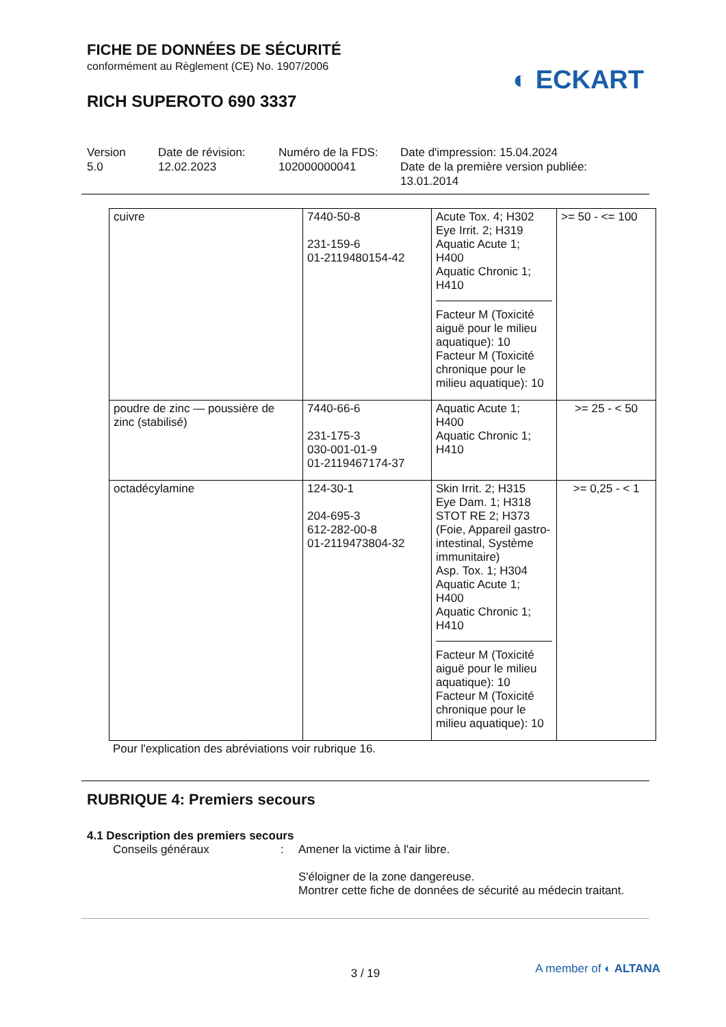FICHE DE DONNÉES DE SÉCURITÉ
conformément au Règlement (CE) No. 1907/2006
◐ ECKART
RICH SUPEROTO 690 3337
Version
5.0
Date de révision:
12.02.2023
Numéro de la FDS:
102000000041
Date d'impression: 15.04.2024
Date de la première version publiée:
13.01.2014
| cuivre | 7440-50-8 231-159-6 01-2119480154-42 | Acute Tox. 4; H302 Eye Irrit. 2; H319 Aquatic Acute 1; H400 Aquatic Chronic 1; H410 Facteur M (Toxicité aiguë pour le milieu aquatique): 10 Facteur M (Toxicité chronique pour le milieu aquatique): 10 | >= 50 - <= 100 |
| poudre de zinc — poussière de zinc (stabilisé) | 7440-66-6 231-175-3 030-001-01-9 01-2119467174-37 | Aquatic Acute 1; H400 Aquatic Chronic 1; H410 | >= 25 - < 50 |
| octadécylamine | 124-30-1 204-695-3 612-282-00-8 01-2119473804-32 | Skin Irrit. 2; H315 Eye Dam. 1; H318 STOT RE 2; H373 (Foie, Appareil gastro-intestinal, Système immunitaire) Asp. Tox. 1; H304 Aquatic Acute 1; H400 Aquatic Chronic 1; H410 Facteur M (Toxicité aiguë pour le milieu aquatique): 10 Facteur M (Toxicité chronique pour le milieu aquatique): 10 | >= 0,25 - < 1 |
Pour l'explication des abréviations voir rubrique 16.
RUBRIQUE 4: Premiers secours
4.1 Description des premiers secours
Conseils généraux : Amener la victime à l'air libre.
S'éloigner de la zone dangereuse.
Montrer cette fiche de données de sécurité au médecin traitant.
3 / 19
A member of ◐ ALTANA